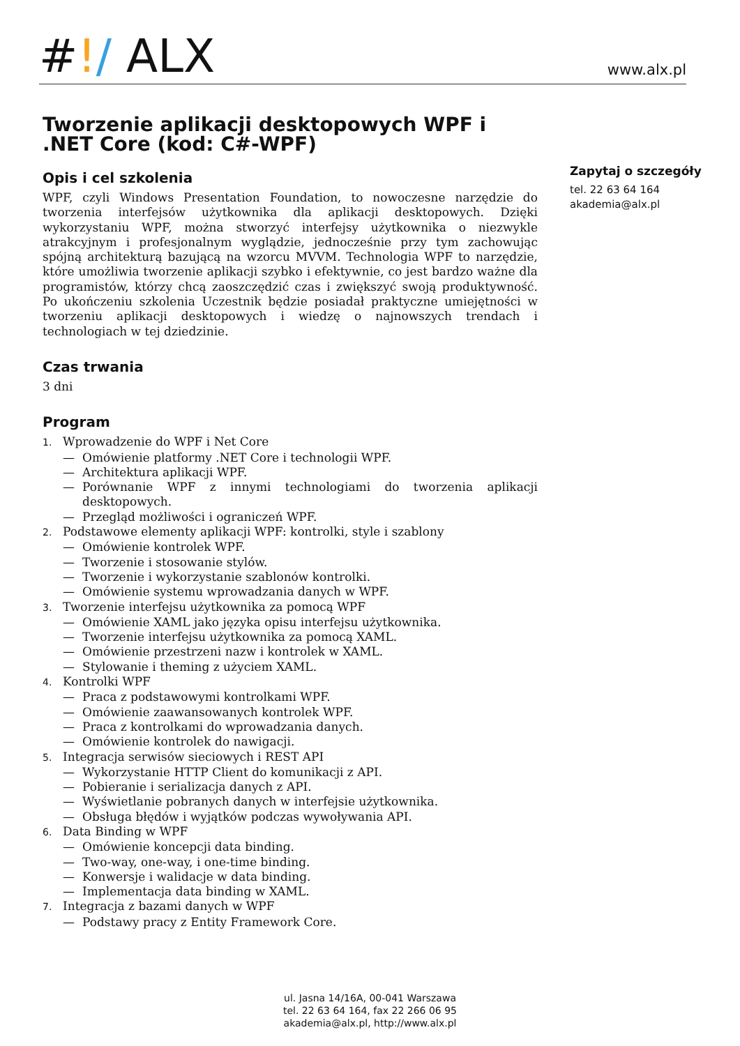#!/ ALX
www.alx.pl
Tworzenie aplikacji desktopowych WPF i .NET Core (kod: C#-WPF)
Opis i cel szkolenia
WPF, czyli Windows Presentation Foundation, to nowoczesne narzędzie do tworzenia interfejsów użytkownika dla aplikacji desktopowych. Dzięki wykorzystaniu WPF, można stworzyć interfejsy użytkownika o niezwykle atrakcyjnym i profesjonalnym wyglądzie, jednocześnie przy tym zachowując spójną architekturą bazującą na wzorcu MVVM. Technologia WPF to narzędzie, które umożliwia tworzenie aplikacji szybko i efektywnie, co jest bardzo ważne dla programistów, którzy chcą zaoszczędzić czas i zwiększyć swoją produktywność. Po ukończeniu szkolenia Uczestnik będzie posiadał praktyczne umiejętności w tworzeniu aplikacji desktopowych i wiedzę o najnowszych trendach i technologiach w tej dziedzinie.
Czas trwania
3 dni
Program
1. Wprowadzenie do WPF i Net Core
— Omówienie platformy .NET Core i technologii WPF.
— Architektura aplikacji WPF.
— Porównanie WPF z innymi technologiami do tworzenia aplikacji desktopowych.
— Przegląd możliwości i ograniczeń WPF.
2. Podstawowe elementy aplikacji WPF: kontrolki, style i szablony
— Omówienie kontrolek WPF.
— Tworzenie i stosowanie stylów.
— Tworzenie i wykorzystanie szablonów kontrolki.
— Omówienie systemu wprowadzania danych w WPF.
3. Tworzenie interfejsu użytkownika za pomocą WPF
— Omówienie XAML jako języka opisu interfejsu użytkownika.
— Tworzenie interfejsu użytkownika za pomocą XAML.
— Omówienie przestrzeni nazw i kontrolek w XAML.
— Stylowanie i theming z użyciem XAML.
4. Kontrolki WPF
— Praca z podstawowymi kontrolkami WPF.
— Omówienie zaawansowanych kontrolek WPF.
— Praca z kontrolkami do wprowadzania danych.
— Omówienie kontrolek do nawigacji.
5. Integracja serwisów sieciowych i REST API
— Wykorzystanie HTTP Client do komunikacji z API.
— Pobieranie i serializacja danych z API.
— Wyświetlanie pobranych danych w interfejsie użytkownika.
— Obsługa błędów i wyjątków podczas wywoływania API.
6. Data Binding w WPF
— Omówienie koncepcji data binding.
— Two-way, one-way, i one-time binding.
— Konwersje i walidacje w data binding.
— Implementacja data binding w XAML.
7. Integracja z bazami danych w WPF
— Podstawy pracy z Entity Framework Core.
Zapytaj o szczegóły
tel. 22 63 64 164
akademia@alx.pl
ul. Jasna 14/16A, 00-041 Warszawa
tel. 22 63 64 164, fax 22 266 06 95
akademia@alx.pl, http://www.alx.pl